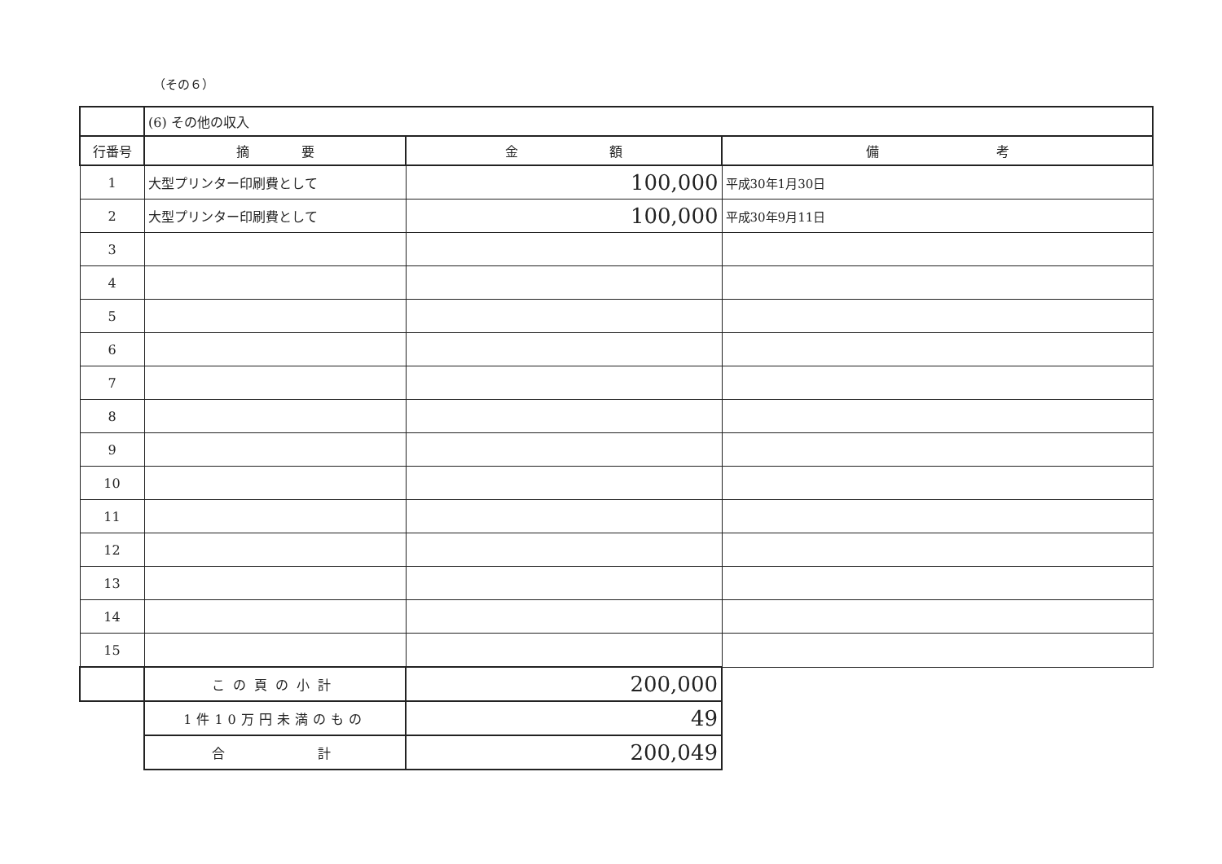（その６）
| | (6) その他の収入 | | |
| 行番号 | 摘 要 | 金 額 | 備 考 |
| 1 | 大型プリンター印刷費として | 100,000 | 平成30年1月30日 |
| 2 | 大型プリンター印刷費として | 100,000 | 平成30年9月11日 |
| 3 | | | |
| 4 | | | |
| 5 | | | |
| 6 | | | |
| 7 | | | |
| 8 | | | |
| 9 | | | |
| 10 | | | |
| 11 | | | |
| 12 | | | |
| 13 | | | |
| 14 | | | |
| 15 | | | |
| | この頁の小計 | 200,000 | |
| | 1件10万円未満のもの | 49 | |
| | 合 計 | 200,049 | |